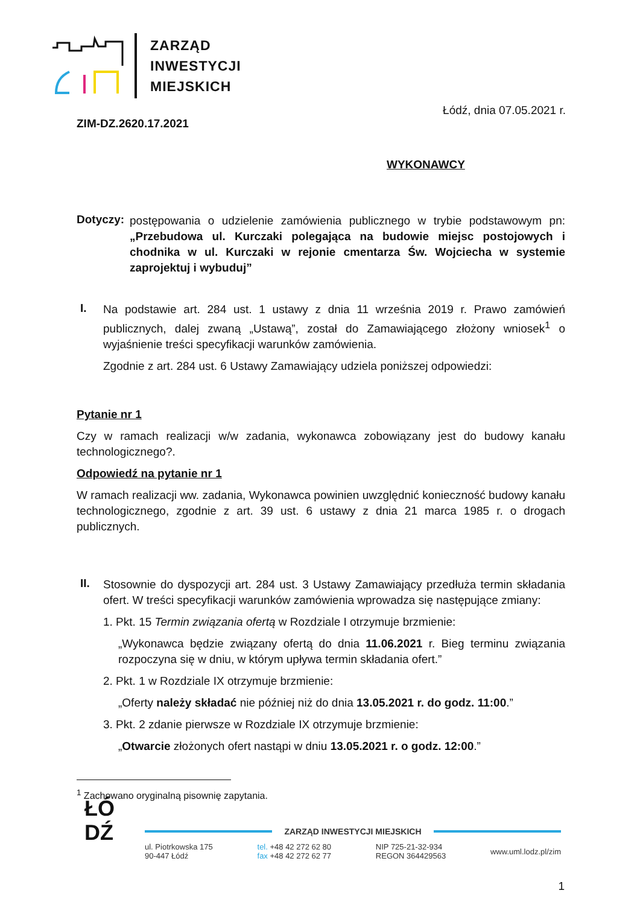ZARZĄD
INWESTYCJI
MIEJSKICH
Łódź, dnia 07.05.2021 r.
ZIM-DZ.2620.17.2021
WYKONAWCY
Dotyczy:
postępowania o udzielenie zamówienia publicznego w trybie podstawowym pn: „Przebudowa ul. Kurczaki polegająca na budowie miejsc postojowych i chodnika w ul. Kurczaki w rejonie cmentarza Św. Wojciecha w systemie zaprojektuj i wybuduj”
I.
Na podstawie art. 284 ust. 1 ustawy z dnia 11 września 2019 r. Prawo zamówień publicznych, dalej zwaną „Ustawą”, został do Zamawiającego złożony wniosek<sup>1</sup> o wyjaśnienie treści specyfikacji warunków zamówienia.
Zgodnie z art. 284 ust. 6 Ustawy Zamawiający udziela poniższej odpowiedzi:
Pytanie nr 1
Czy w ramach realizacji w/w zadania, wykonawca zobowiązany jest do budowy kanału technologicznego?.
Odpowiedź na pytanie nr 1
W ramach realizacji ww. zadania, Wykonawca powinien uwzględnić konieczność budowy kanału technologicznego, zgodnie z art. 39 ust. 6 ustawy z dnia 21 marca 1985 r. o drogach publicznych.
II.
Stosownie do dyspozycji art. 284 ust. 3 Ustawy Zamawiający przedłuża termin składania ofert. W treści specyfikacji warunków zamówienia wprowadza się następujące zmiany:
1. Pkt. 15 Termin związania ofertą w Rozdziale I otrzymuje brzmienie:
„Wykonawca będzie związany ofertą do dnia 11.06.2021 r. Bieg terminu związania rozpoczyna się w dniu, w którym upływa termin składania ofert.”
2. Pkt. 1 w Rozdziale IX otrzymuje brzmienie:
„Oferty należy składać nie później niż do dnia 13.05.2021 r. do godz. 11:00.”
3. Pkt. 2 zdanie pierwsze w Rozdziale IX otrzymuje brzmienie:
„Otwarcie złożonych ofert nastąpi w dniu 13.05.2021 r. o godz. 12:00.”
<sup>1</sup> Zachowano oryginalną pisownię zapytania.
ŁÓ
DŹ
ZARZĄD INWESTYCJI MIEJSKICH
ul. Piotrkowska 175
90-447 Łódź
tel. +48 42 272 62 80
fax +48 42 272 62 77
NIP 725-21-32-934
REGON 364429563
www.uml.lodz.pl/zim
1